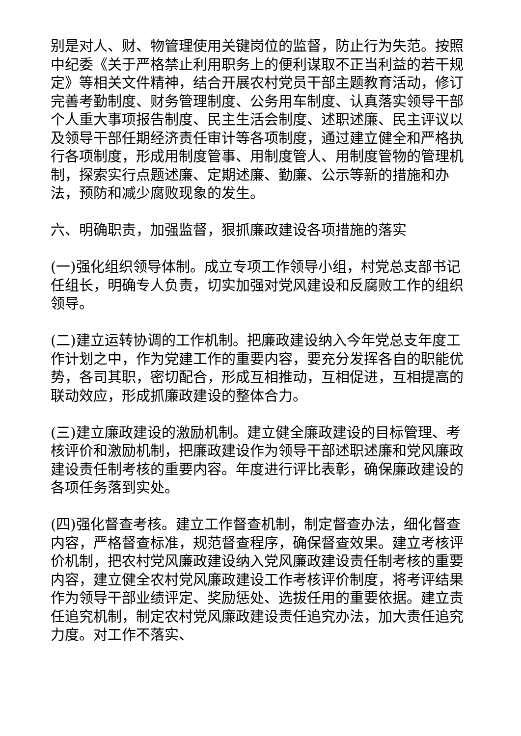别是对人、财、物管理使用关键岗位的监督，防止行为失范。按照中纪委《关于严格禁止利用职务上的便利谋取不正当利益的若干规定》等相关文件精神，结合开展农村党员干部主题教育活动，修订完善考勤制度、财务管理制度、公务用车制度、认真落实领导干部个人重大事项报告制度、民主生活会制度、述职述廉、民主评议以及领导干部任期经济责任审计等各项制度，通过建立健全和严格执行各项制度，形成用制度管事、用制度管人、用制度管物的管理机制，探索实行点题述廉、定期述廉、勤廉、公示等新的措施和办法，预防和减少腐败现象的发生。
六、明确职责，加强监督，狠抓廉政建设各项措施的落实
(一)强化组织领导体制。成立专项工作领导小组，村党总支部书记任组长，明确专人负责，切实加强对党风建设和反腐败工作的组织领导。
(二)建立运转协调的工作机制。把廉政建设纳入今年党总支年度工作计划之中，作为党建工作的重要内容，要充分发挥各自的职能优势，各司其职，密切配合，形成互相推动，互相促进，互相提高的联动效应，形成抓廉政建设的整体合力。
(三)建立廉政建设的激励机制。建立健全廉政建设的目标管理、考核评价和激励机制，把廉政建设作为领导干部述职述廉和党风廉政建设责任制考核的重要内容。年度进行评比表彰，确保廉政建设的各项任务落到实处。
(四)强化督查考核。建立工作督查机制，制定督查办法，细化督查内容，严格督查标准，规范督查程序，确保督查效果。建立考核评价机制，把农村党风廉政建设纳入党风廉政建设责任制考核的重要内容，建立健全农村党风廉政建设工作考核评价制度，将考评结果作为领导干部业绩评定、奖励惩处、选拔任用的重要依据。建立责任追究机制，制定农村党风廉政建设责任追究办法，加大责任追究力度。对工作不落实、